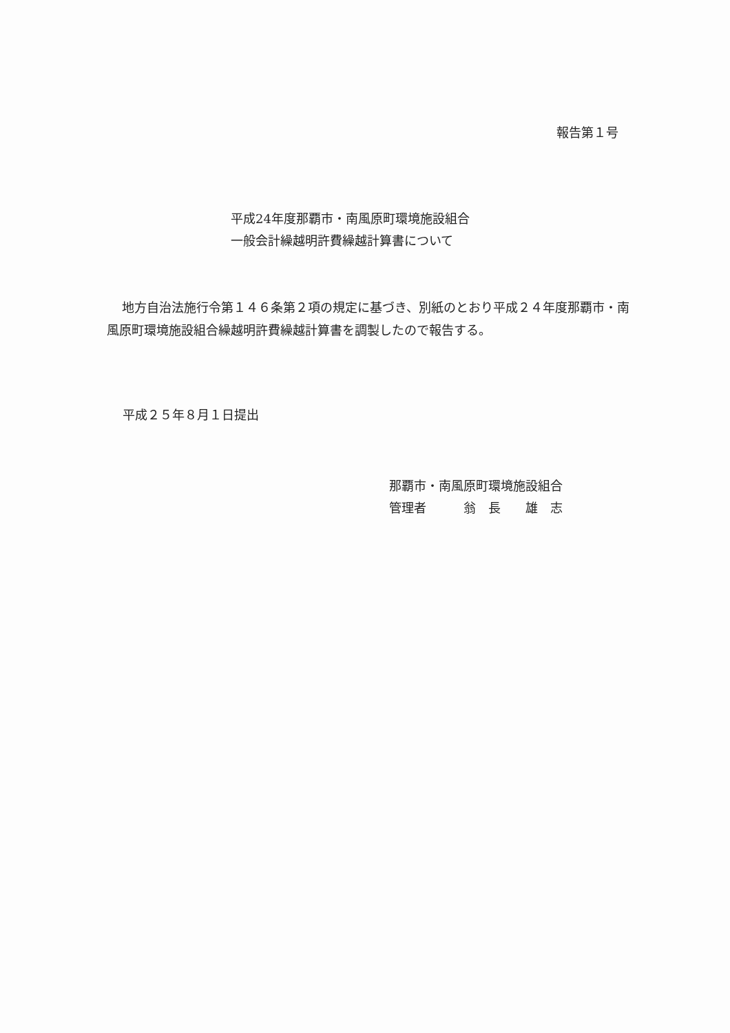報告第１号
平成24年度那覇市・南風原町環境施設組合
一般会計繰越明許費繰越計算書について
地方自治法施行令第１４６条第２項の規定に基づき、別紙のとおり平成２４年度那覇市・南風原町環境施設組合繰越明許費繰越計算書を調製したので報告する。
平成２５年８月１日提出
那覇市・南風原町環境施設組合
管理者　　　翁　長　　雄　志